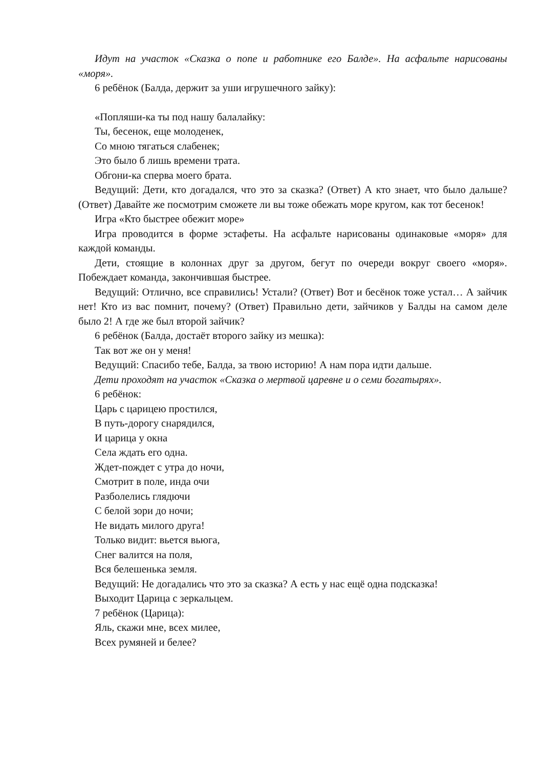Идут на участок «Сказка о попе и работнике его Балде». На асфальте нарисованы «моря».
6 ребёнок (Балда, держит за уши игрушечного зайку):
«Попляши-ка ты под нашу балалайку:
Ты, бесенок, еще молоденек,
Со мною тягаться слабенек;
Это было б лишь времени трата.
Обгони-ка сперва моего брата.
Ведущий: Дети, кто догадался, что это за сказка? (Ответ) А кто знает, что было дальше? (Ответ) Давайте же посмотрим сможете ли вы тоже обежать море кругом, как тот бесенок!
Игра «Кто быстрее обежит море»
Игра проводится в форме эстафеты. На асфальте нарисованы одинаковые «моря» для каждой команды.
Дети, стоящие в колоннах друг за другом, бегут по очереди вокруг своего «моря». Побеждает команда, закончившая быстрее.
Ведущий: Отлично, все справились! Устали? (Ответ) Вот и бесёнок тоже устал… А зайчик нет! Кто из вас помнит, почему? (Ответ) Правильно дети, зайчиков у Балды на самом деле было 2! А где же был второй зайчик?
6 ребёнок (Балда, достаёт второго зайку из мешка):
Так вот же он у меня!
Ведущий: Спасибо тебе, Балда, за твою историю! А нам пора идти дальше.
Дети проходят на участок «Сказка о мертвой царевне и о семи богатырях».
6 ребёнок:
Царь с царицею простился,
В путь-дорогу снарядился,
И царица у окна
Села ждать его одна.
Ждет-пождет с утра до ночи,
Смотрит в поле, инда очи
Разболелись глядючи
С белой зори до ночи;
Не видать милого друга!
Только видит: вьется вьюга,
Снег валится на поля,
Вся белешенька земля.
Ведущий: Не догадались что это за сказка? А есть у нас ещё одна подсказка!
Выходит Царица с зеркальцем.
7 ребёнок (Царица):
Яль, скажи мне, всех милее,
Всех румяней и белее?